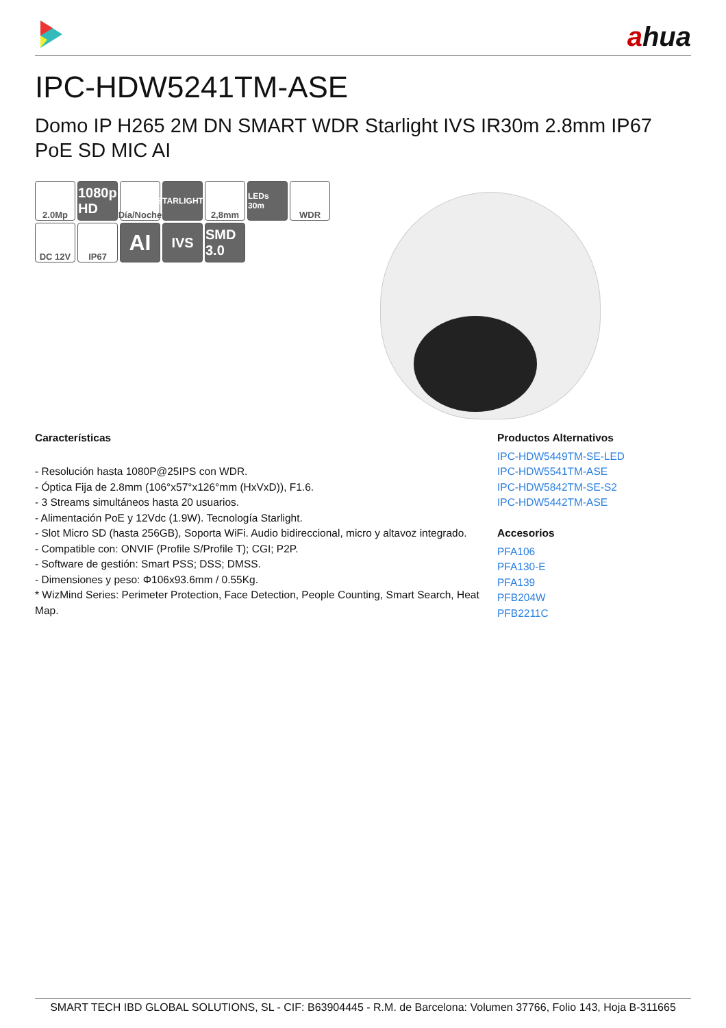ahua
IPC-HDW5241TM-ASE
Domo IP H265 2M DN SMART WDR Starlight IVS IR30m 2.8mm IP67 PoE SD MIC AI
2.0Mp
1080p HD
Día/Noche
STARLIGHT+
2,8mm
LEDs 30m
WDR
DC 12V
IP67
AI
IVS
SMD 3.0
Características
- Resolución hasta 1080P@25IPS con WDR.
- Óptica Fija de 2.8mm (106°x57°x126°mm (HxVxD)), F1.6.
- 3 Streams simultáneos hasta 20 usuarios.
- Alimentación PoE y 12Vdc (1.9W). Tecnología Starlight.
- Slot Micro SD (hasta 256GB), Soporta WiFi. Audio bidireccional, micro y altavoz integrado.
- Compatible con: ONVIF (Profile S/Profile T); CGI; P2P.
- Software de gestión: Smart PSS; DSS; DMSS.
- Dimensiones y peso: Φ106x93.6mm / 0.55Kg.
* WizMind Series: Perimeter Protection, Face Detection, People Counting, Smart Search, Heat Map.
Productos Alternativos
IPC-HDW5449TM-SE-LED
IPC-HDW5541TM-ASE
IPC-HDW5842TM-SE-S2
IPC-HDW5442TM-ASE
Accesorios
PFA106
PFA130-E
PFA139
PFB204W
PFB2211C
SMART TECH IBD GLOBAL SOLUTIONS, SL - CIF: B63904445 - R.M. de Barcelona: Volumen 37766, Folio 143, Hoja B-311665